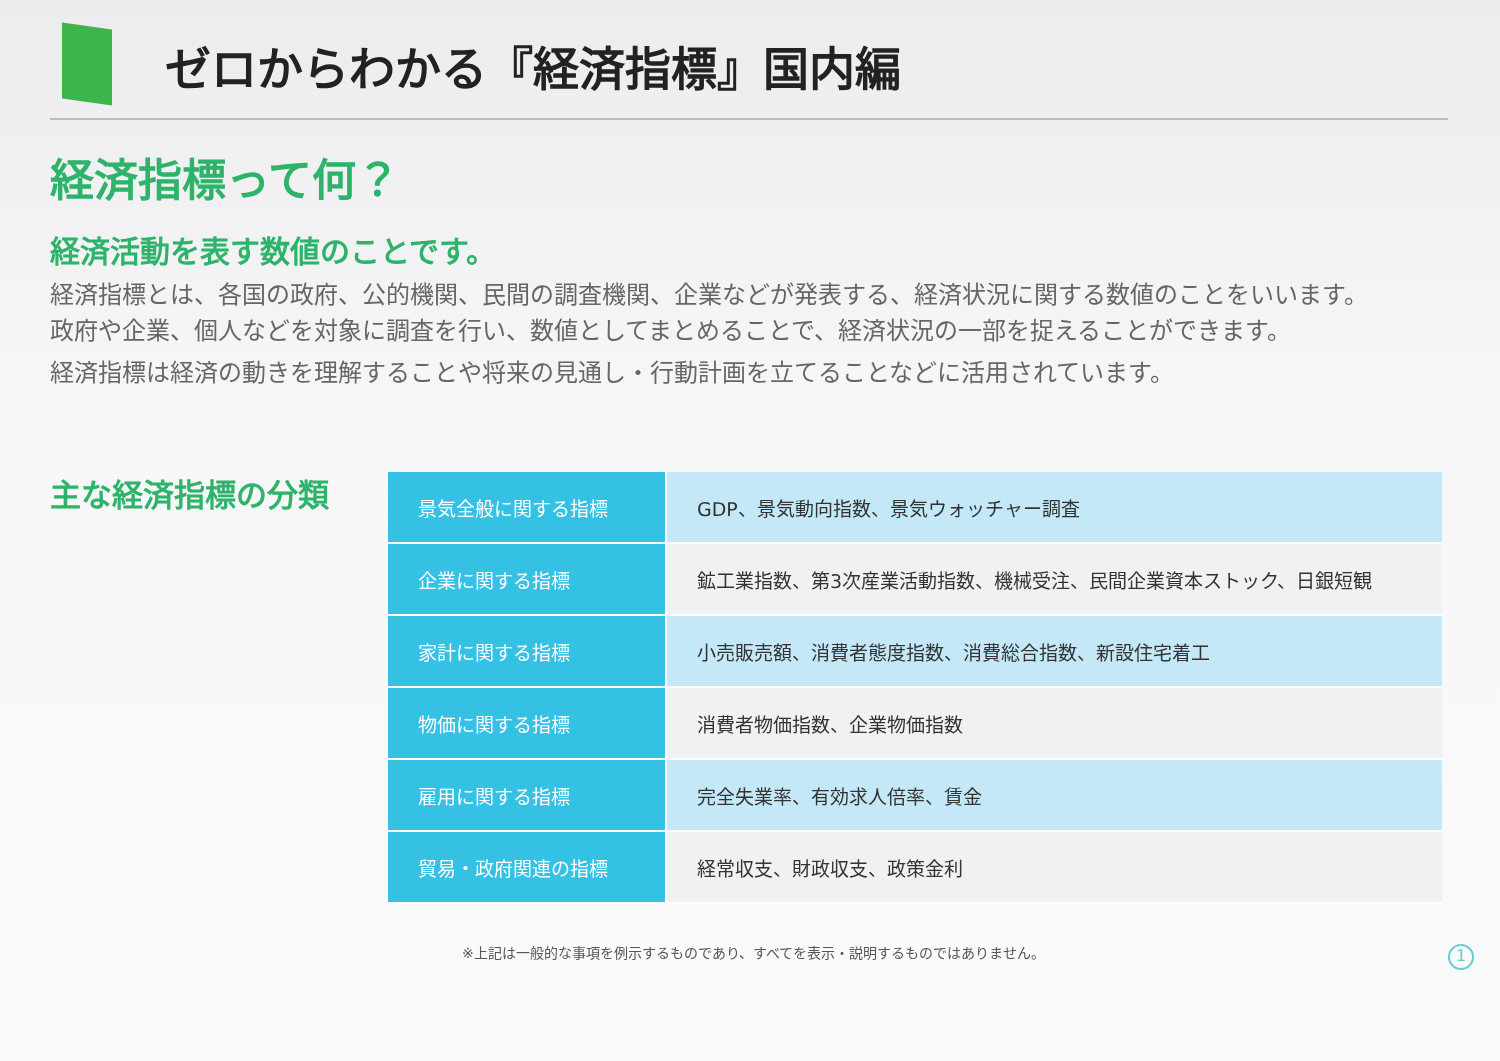ゼロからわかる『経済指標』国内編
経済指標って何？
経済活動を表す数値のことです。
経済指標とは、各国の政府、公的機関、民間の調査機関、企業などが発表する、経済状況に関する数値のことをいいます。
政府や企業、個人などを対象に調査を行い、数値としてまとめることで、経済状況の一部を捉えることができます。
経済指標は経済の動きを理解することや将来の見通し・行動計画を立てることなどに活用されています。
主な経済指標の分類
| 景気全般に関する指標 | GDP、景気動向指数、景気ウォッチャー調査 |
| 企業に関する指標 | 鉱工業指数、第3次産業活動指数、機械受注、民間企業資本ストック、日銀短観 |
| 家計に関する指標 | 小売販売額、消費者態度指数、消費総合指数、新設住宅着工 |
| 物価に関する指標 | 消費者物価指数、企業物価指数 |
| 雇用に関する指標 | 完全失業率、有効求人倍率、賃金 |
| 貿易・政府関連の指標 | 経常収支、財政収支、政策金利 |
※上記は一般的な事項を例示するものであり、すべてを表示・説明するものではありません。
1